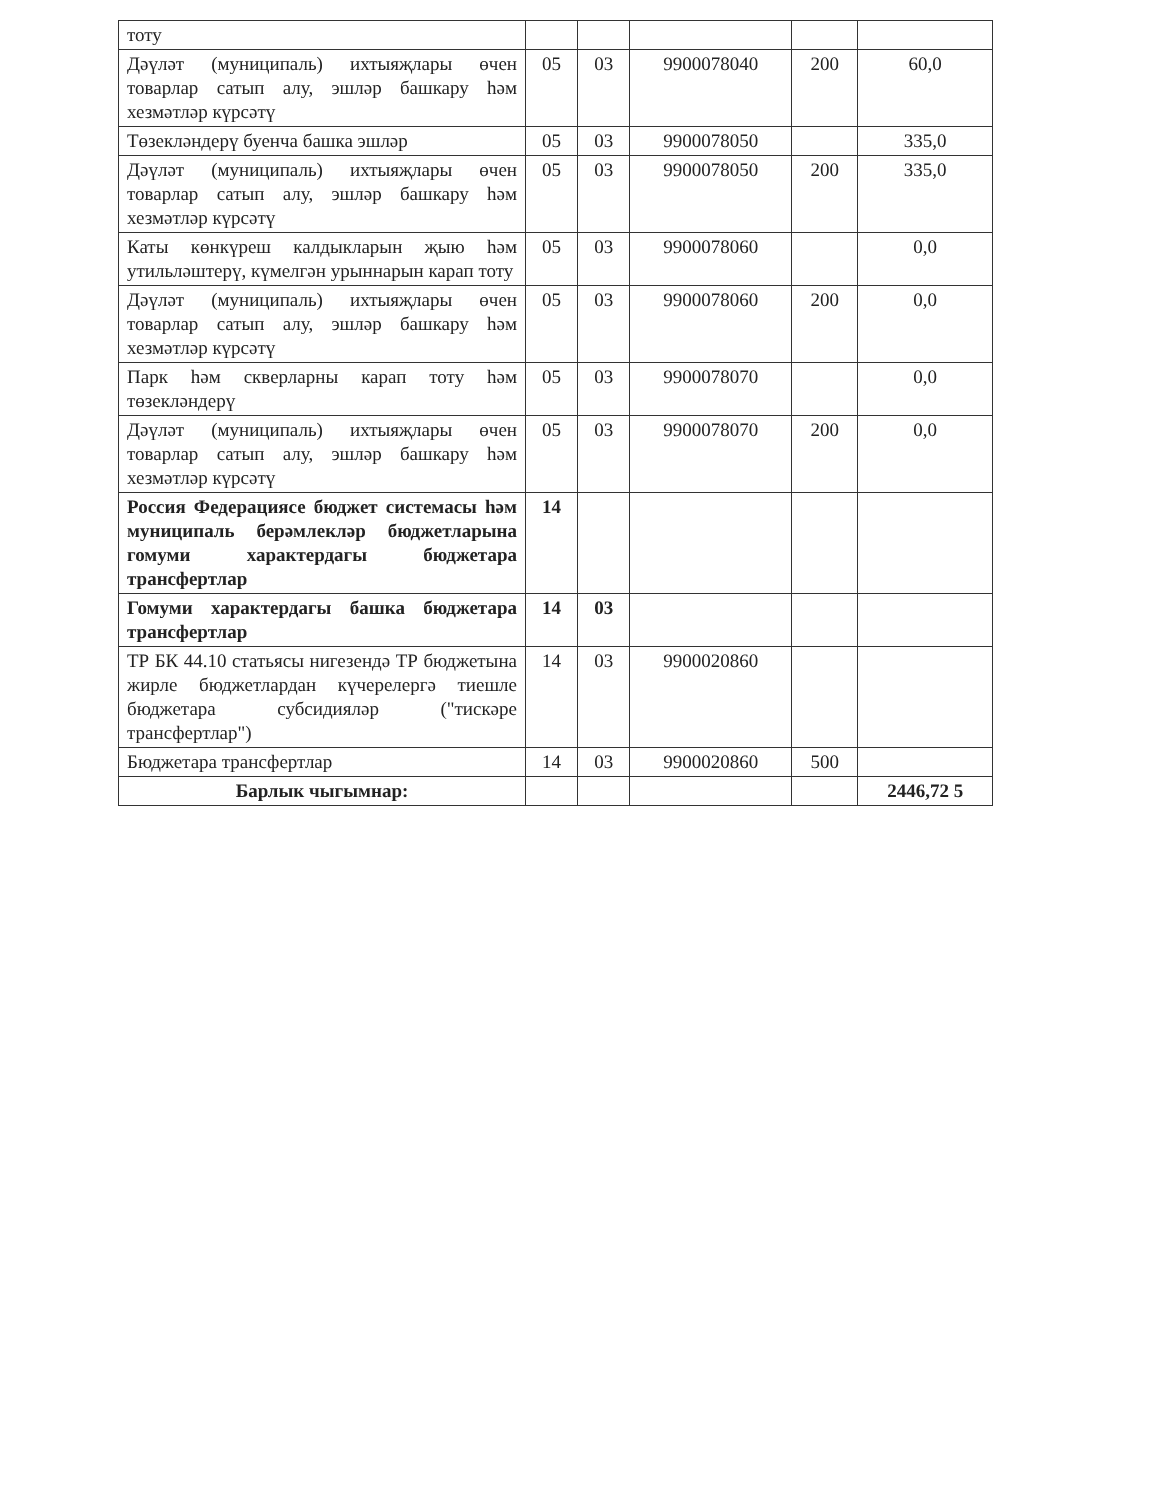| тоту | | | | | |
| Дәүләт (муниципаль) ихтыяҗлары өчен товарлар сатып алу, эшләр башкару һәм хезмәтләр күрсәтү | 05 | 03 | 9900078040 | 200 | 60,0 |
| Төзекләндерү буенча башка эшләр | 05 | 03 | 9900078050 | | 335,0 |
| Дәүләт (муниципаль) ихтыяҗлары өчен товарлар сатып алу, эшләр башкару һәм хезмәтләр күрсәтү | 05 | 03 | 9900078050 | 200 | 335,0 |
| Каты көнкүреш калдыкларын җыю һәм утильләштерү, күмелгән урыннарын карап тоту | 05 | 03 | 9900078060 | | 0,0 |
| Дәүләт (муниципаль) ихтыяҗлары өчен товарлар сатып алу, эшләр башкару һәм хезмәтләр күрсәтү | 05 | 03 | 9900078060 | 200 | 0,0 |
| Парк һәм скверларны карап тоту һәм төзекләндерү | 05 | 03 | 9900078070 | | 0,0 |
| Дәүләт (муниципаль) ихтыяҗлары өчен товарлар сатып алу, эшләр башкару һәм хезмәтләр күрсәтү | 05 | 03 | 9900078070 | 200 | 0,0 |
| Россия Федерациясе бюджет системасы һәм муниципаль берәмлекләр бюджетларына гомуми характердагы бюджетара трансфертлар | 14 | | | | |
| Гомуми характердагы башка бюджетара трансфертлар | 14 | 03 | | | |
| ТР БК 44.10 статьясы нигезендә ТР бюджетына жирле бюджетлардан күчерелергә тиешле бюджетара субсидияләр ("тискәре трансфертлар") | 14 | 03 | 9900020860 | | |
| Бюджетара трансфертлар | 14 | 03 | 9900020860 | 500 | |
| Барлык чыгымнар: | | | | | 2446,72 5 |